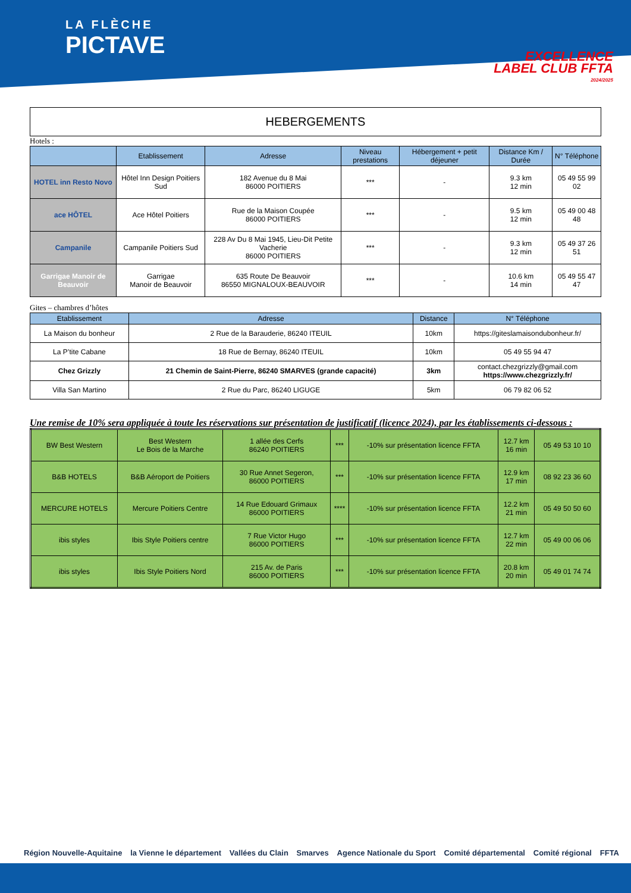LA FLÈCHE
PICTAVE
EXCELLENCE
LABEL CLUB FFTA
2024/2025
HEBERGEMENTS
Hotels :
| | Etablissement | Adresse | Niveau prestations | Hébergement + petit déjeuner | Distance Km / Durée | N° Téléphone |
| --- | --- | --- | --- | --- | --- | --- |
| HOTEL inn Resto Novo | Hôtel Inn Design Poitiers Sud | 182 Avenue du 8 Mai 86000 POITIERS | *** | - | 9.3 km 12 min | 05 49 55 99 02 |
| ace HÔTEL | Ace Hôtel Poitiers | Rue de la Maison Coupée 86000 POITIERS | *** | - | 9.5 km 12 min | 05 49 00 48 48 |
| Campanile | Campanile Poitiers Sud | 228 Av Du 8 Mai 1945, Lieu-Dit Petite Vacherie 86000 POITIERS | *** | - | 9.3 km 12 min | 05 49 37 26 51 |
| Garrigae Manoir de Beauvoir | Garrigae Manoir de Beauvoir | 635 Route De Beauvoir 86550 MIGNALOUX-BEAUVOIR | *** | - | 10.6 km 14 min | 05 49 55 47 47 |
Gites – chambres d’hôtes
| Etablissement | Adresse | Distance | N° Téléphone |
| --- | --- | --- | --- |
| La Maison du bonheur | 2 Rue de la Barauderie, 86240 ITEUIL | 10km | https://giteslamaisondubonheur.fr/ |
| La P’tite Cabane | 18 Rue de Bernay, 86240 ITEUIL | 10km | 05 49 55 94 47 |
| Chez Grizzly | 21 Chemin de Saint-Pierre, 86240 SMARVES (grande capacité) | 3km | contact.chezgrizzly@gmail.com https://www.chezgrizzly.fr/ |
| Villa San Martino | 2 Rue du Parc, 86240 LIGUGE | 5km | 06 79 82 06 52 |
Une remise de 10% sera appliquée à toute les réservations sur présentation de justificatif (licence 2024), par les établissements ci-dessous :
| BW Best Western | Best Western Le Bois de la Marche | 1 allée des Cerfs 86240 POITIERS | *** | -10% sur présentation licence FFTA | 12.7 km 16 min | 05 49 53 10 10 |
| B&B HOTELS | B&B Aéroport de Poitiers | 30 Rue Annet Segeron, 86000 POITIERS | *** | -10% sur présentation licence FFTA | 12.9 km 17 min | 08 92 23 36 60 |
| MERCURE HOTELS | Mercure Poitiers Centre | 14 Rue Edouard Grimaux 86000 POITIERS | **** | -10% sur présentation licence FFTA | 12.2 km 21 min | 05 49 50 50 60 |
| ibis styles | Ibis Style Poitiers centre | 7 Rue Victor Hugo 86000 POITIERS | *** | -10% sur présentation licence FFTA | 12.7 km 22 min | 05 49 00 06 06 |
| ibis styles | Ibis Style Poitiers Nord | 215 Av. de Paris 86000 POITIERS | *** | -10% sur présentation licence FFTA | 20.8 km 20 min | 05 49 01 74 74 |
Région Nouvelle-Aquitaine la Vienne le département Vallées du Clain Smarves Agence Nationale du Sport Comité départemental Comité régional FFTA